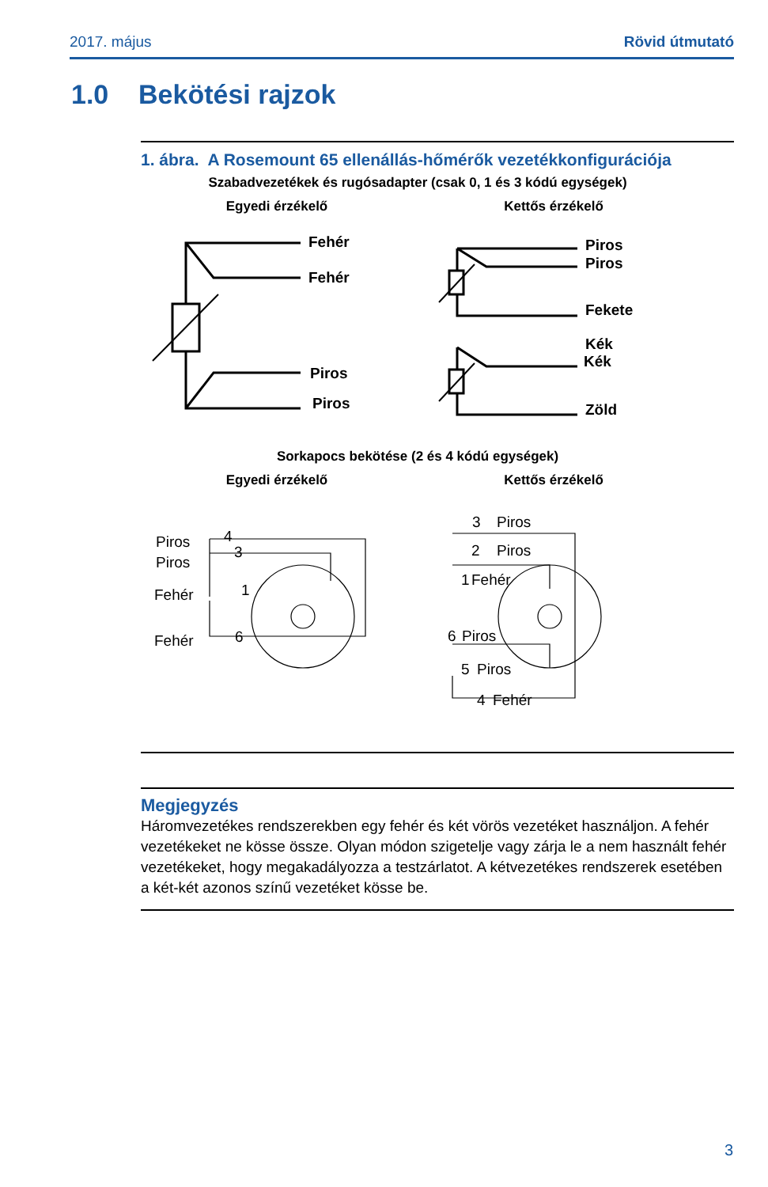2017. május Rövid útmutató
1.0 Bekötési rajzok
1. ábra. A Rosemount 65 ellenállás-hőmérők vezetékkonfigurációja
Szabadvezetékek és rugósadapter (csak 0, 1 és 3 kódú egységek)
Egyedi érzékelő
Kettős érzékelő
Sorkapocs bekötése (2 és 4 kódú egységek)
Egyedi érzékelő
Kettős érzékelő
Fehér
Fehér
Piros
Piros
Piros
Piros
Fekete
Kék
Kék
Zöld
Piros
Piros
Fehér
Fehér
4
3
1
6
3
Piros
2
Piros
1
Fehér
6
Piros
5
Piros
4
Fehér
Megjegyzés
Háromvezetékes rendszerekben egy fehér és két vörös vezetéket használjon. A fehér vezetékeket ne kösse össze. Olyan módon szigetelje vagy zárja le a nem használt fehér vezetékeket, hogy megakadályozza a testzárlatot. A kétvezetékes rendszerek esetében a két-két azonos színű vezetéket kösse be.
3